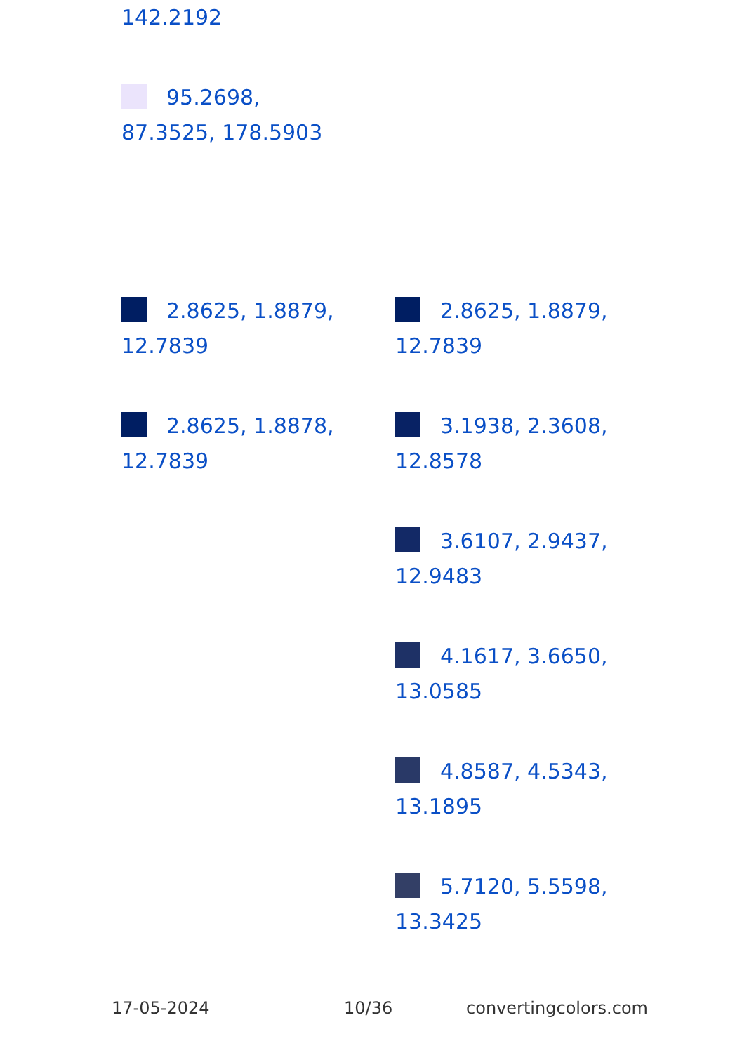142.2192
95.2698, 87.3525, 178.5903
2.8625, 1.8879, 12.7839
2.8625, 1.8879, 12.7839
2.8625, 1.8878, 12.7839
3.1938, 2.3608, 12.8578
3.6107, 2.9437, 12.9483
4.1617, 3.6650, 13.0585
4.8587, 4.5343, 13.1895
5.7120, 5.5598, 13.3425
17-05-2024 10/36 convertingcolors.com